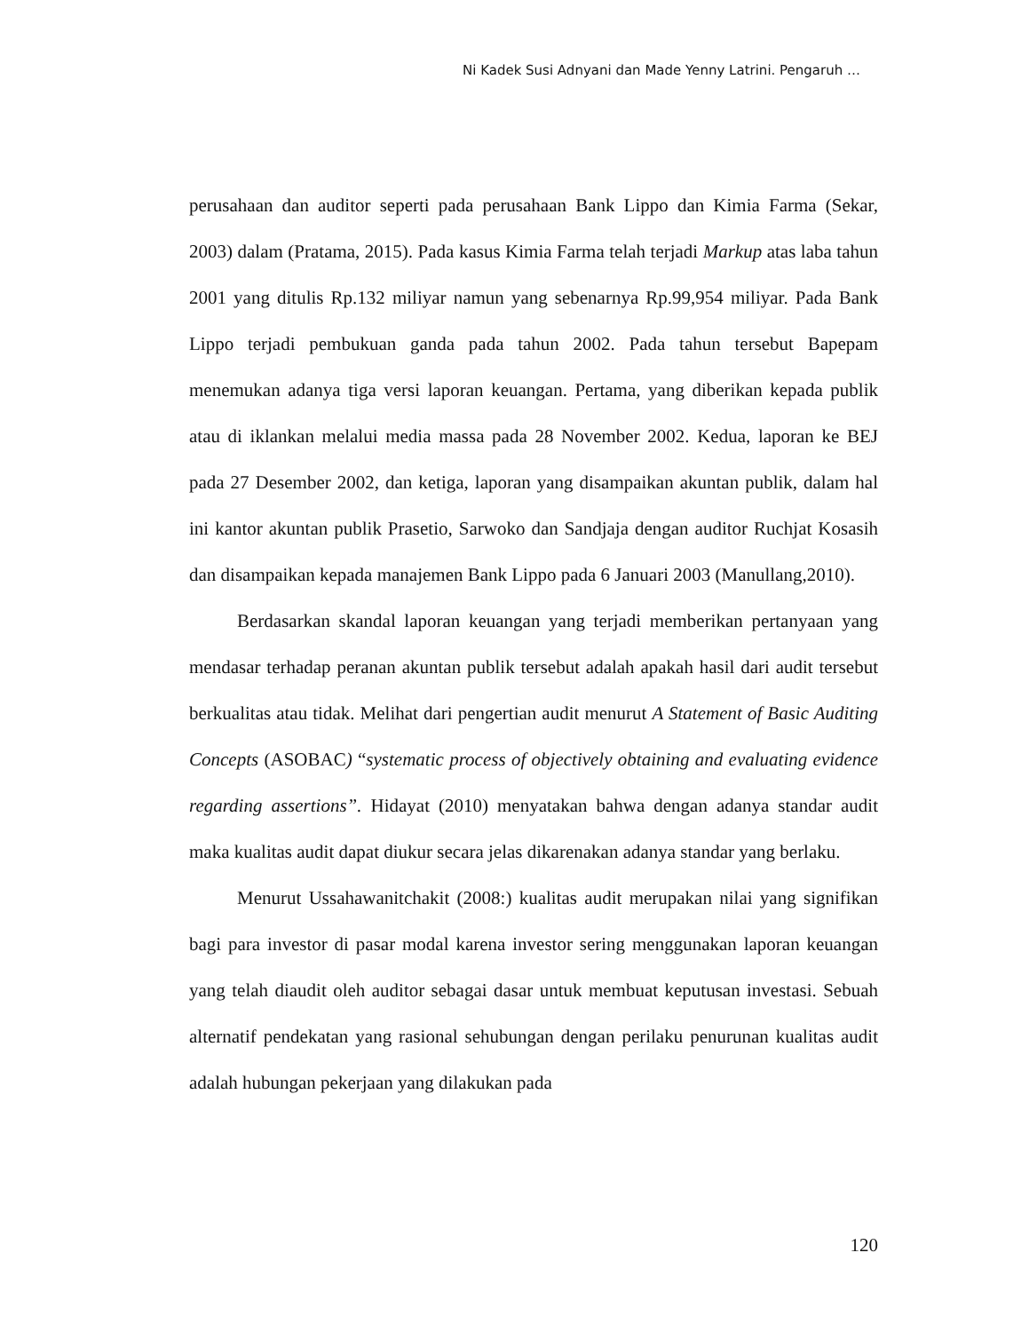Ni Kadek Susi Adnyani dan Made Yenny Latrini. Pengaruh …
perusahaan dan auditor seperti pada perusahaan Bank Lippo dan Kimia Farma (Sekar, 2003) dalam (Pratama, 2015). Pada kasus Kimia Farma telah terjadi Markup atas laba tahun 2001 yang ditulis Rp.132 miliyar namun yang sebenarnya Rp.99,954 miliyar. Pada Bank Lippo terjadi pembukuan ganda pada tahun 2002. Pada tahun tersebut Bapepam menemukan adanya tiga versi laporan keuangan. Pertama, yang diberikan kepada publik atau di iklankan melalui media massa pada 28 November 2002. Kedua, laporan ke BEJ pada 27 Desember 2002, dan ketiga, laporan yang disampaikan akuntan publik, dalam hal ini kantor akuntan publik Prasetio, Sarwoko dan Sandjaja dengan auditor Ruchjat Kosasih dan disampaikan kepada manajemen Bank Lippo pada 6 Januari 2003 (Manullang,2010).
Berdasarkan skandal laporan keuangan yang terjadi memberikan pertanyaan yang mendasar terhadap peranan akuntan publik tersebut adalah apakah hasil dari audit tersebut berkualitas atau tidak. Melihat dari pengertian audit menurut A Statement of Basic Auditing Concepts (ASOBAC) “systematic process of objectively obtaining and evaluating evidence regarding assertions”. Hidayat (2010) menyatakan bahwa dengan adanya standar audit maka kualitas audit dapat diukur secara jelas dikarenakan adanya standar yang berlaku.
Menurut Ussahawanitchakit (2008:) kualitas audit merupakan nilai yang signifikan bagi para investor di pasar modal karena investor sering menggunakan laporan keuangan yang telah diaudit oleh auditor sebagai dasar untuk membuat keputusan investasi. Sebuah alternatif pendekatan yang rasional sehubungan dengan perilaku penurunan kualitas audit adalah hubungan pekerjaan yang dilakukan pada
120